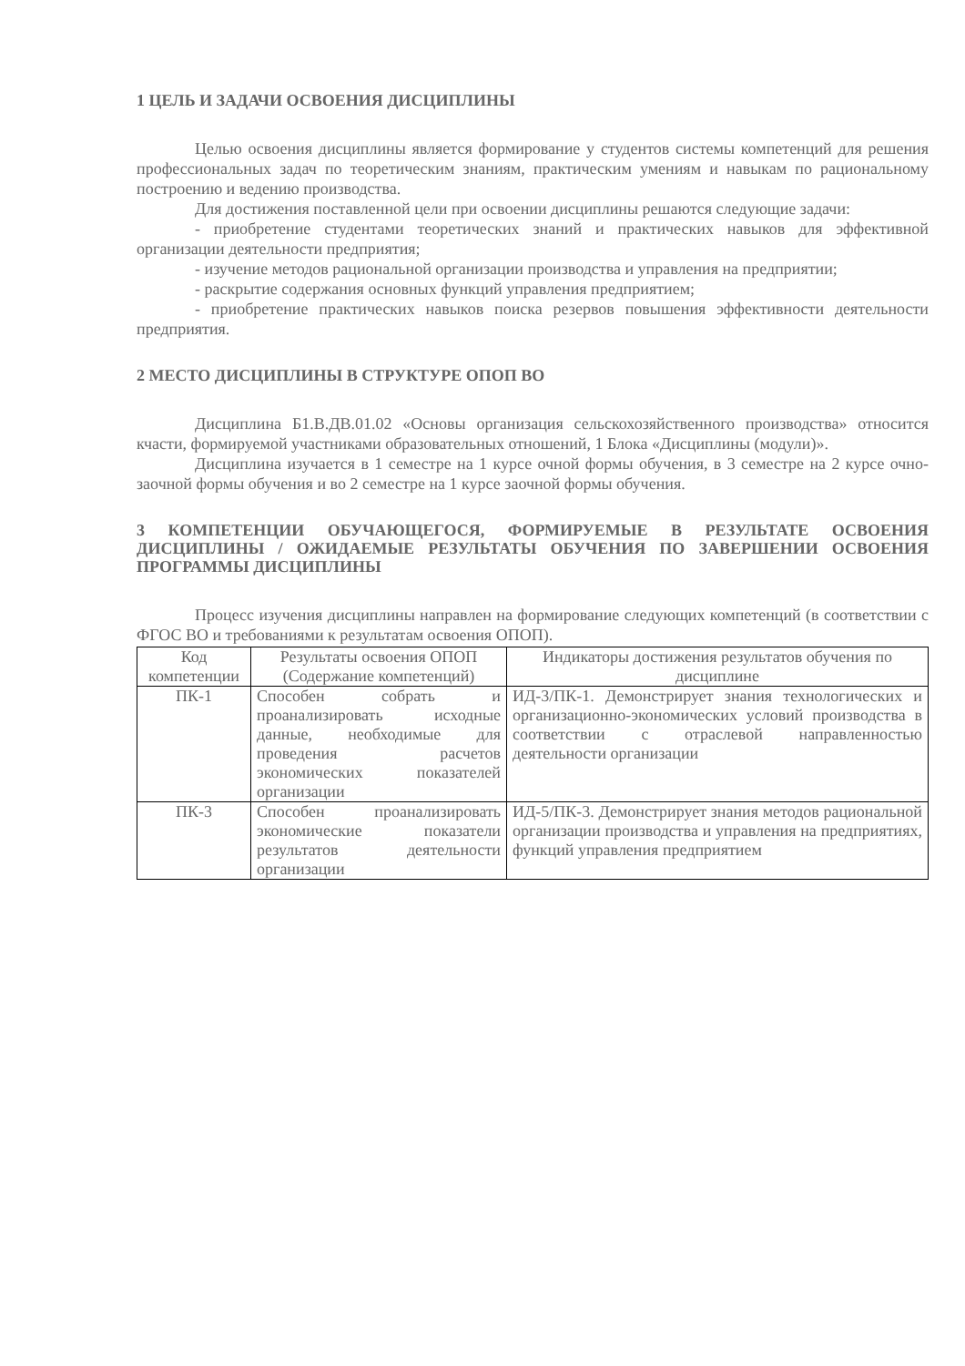1 ЦЕЛЬ И ЗАДАЧИ ОСВОЕНИЯ ДИСЦИПЛИНЫ
Целью освоения дисциплины является формирование у студентов системы компетенций для решения профессиональных задач по теоретическим знаниям, практическим умениям и навыкам по рациональному построению и ведению производства.
Для достижения поставленной цели при освоении дисциплины решаются следующие задачи:
- приобретение студентами теоретических знаний и практических навыков для эффективной организации деятельности предприятия;
- изучение методов рациональной организации производства и управления на предприятии;
- раскрытие содержания основных функций управления предприятием;
- приобретение практических навыков поиска резервов повышения эффективности деятельности предприятия.
2 МЕСТО ДИСЦИПЛИНЫ В СТРУКТУРЕ ОПОП ВО
Дисциплина Б1.В.ДВ.01.02 «Основы организация сельскохозяйственного производства» относится кчасти, формируемой участниками образовательных отношений, 1 Блока «Дисциплины (модули)».
Дисциплина изучается в 1 семестре на 1 курсе очной формы обучения, в 3 семестре на 2 курсе очно-заочной формы обучения и во 2 семестре на 1 курсе заочной формы обучения.
3 КОМПЕТЕНЦИИ ОБУЧАЮЩЕГОСЯ, ФОРМИРУЕМЫЕ В РЕЗУЛЬТАТЕ ОСВОЕНИЯ ДИСЦИПЛИНЫ / ОЖИДАЕМЫЕ РЕЗУЛЬТАТЫ ОБУЧЕНИЯ ПО ЗАВЕРШЕНИИ ОСВОЕНИЯ ПРОГРАММЫ ДИСЦИПЛИНЫ
Процесс изучения дисциплины направлен на формирование следующих компетенций (в соответствии с ФГОС ВО и требованиями к результатам освоения ОПОП).
| Код компетенции | Результаты освоения ОПОП (Содержание компетенций) | Индикаторы достижения результатов обучения по дисциплине |
| --- | --- | --- |
| ПК-1 | Способен собрать и проанализировать исходные данные, необходимые для проведения расчетов экономических показателей организации | ИД-3/ПК-1. Демонстрирует знания технологических и организационно-экономических условий производства в соответствии с отраслевой направленностью деятельности организации |
| ПК-3 | Способен проанализировать экономические показатели результатов деятельности организации | ИД-5/ПК-3. Демонстрирует знания методов рациональной организации производства и управления на предприятиях, функций управления предприятием |